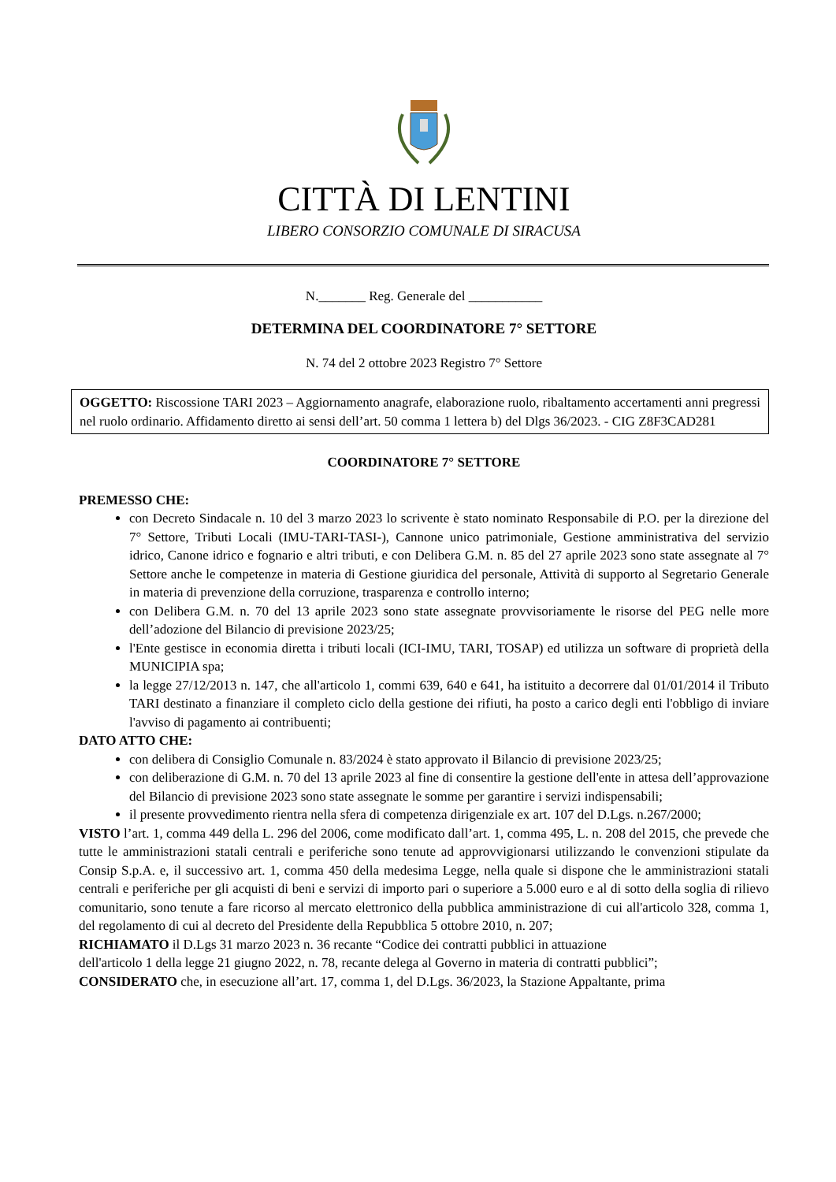CITTÀ DI LENTINI
LIBERO CONSORZIO COMUNALE DI SIRACUSA
N._______ Reg. Generale del ___________
DETERMINA DEL COORDINATORE 7° SETTORE
N. 74 del 2 ottobre 2023 Registro 7° Settore
OGGETTO: Riscossione TARI 2023 – Aggiornamento anagrafe, elaborazione ruolo, ribaltamento accertamenti anni pregressi nel ruolo ordinario. Affidamento diretto ai sensi dell’art. 50 comma 1 lettera b) del Dlgs 36/2023. - CIG Z8F3CAD281
COORDINATORE 7° SETTORE
PREMESSO CHE:
con Decreto Sindacale n. 10 del 3 marzo 2023 lo scrivente è stato nominato Responsabile di P.O. per la direzione del 7° Settore, Tributi Locali (IMU-TARI-TASI-), Cannone unico patrimoniale, Gestione amministrativa del servizio idrico, Canone idrico e fognario e altri tributi, e con Delibera G.M. n. 85 del 27 aprile 2023 sono state assegnate al 7° Settore anche le competenze in materia di Gestione giuridica del personale, Attività di supporto al Segretario Generale in materia di prevenzione della corruzione, trasparenza e controllo interno;
con Delibera G.M. n. 70 del 13 aprile 2023 sono state assegnate provvisoriamente le risorse del PEG nelle more dell’adozione del Bilancio di previsione 2023/25;
l'Ente gestisce in economia diretta i tributi locali (ICI-IMU, TARI, TOSAP) ed utilizza un software di proprietà della MUNICIPIA spa;
la legge 27/12/2013 n. 147, che all'articolo 1, commi 639, 640 e 641, ha istituito a decorrere dal 01/01/2014 il Tributo TARI destinato a finanziare il completo ciclo della gestione dei rifiuti, ha posto a carico degli enti l'obbligo di inviare l'avviso di pagamento ai contribuenti;
DATO ATTO CHE:
con delibera di Consiglio Comunale n. 83/2024 è stato approvato il Bilancio di previsione 2023/25;
con deliberazione di G.M. n. 70 del 13 aprile 2023 al fine di consentire la gestione dell'ente in attesa dell’approvazione del Bilancio di previsione 2023 sono state assegnate le somme per garantire i servizi indispensabili;
il presente provvedimento rientra nella sfera di competenza dirigenziale ex art. 107 del D.Lgs. n.267/2000;
VISTO l’art. 1, comma 449 della L. 296 del 2006, come modificato dall’art. 1, comma 495, L. n. 208 del 2015, che prevede che tutte le amministrazioni statali centrali e periferiche sono tenute ad approvvigionarsi utilizzando le convenzioni stipulate da Consip S.p.A. e, il successivo art. 1, comma 450 della medesima Legge, nella quale si dispone che le amministrazioni statali centrali e periferiche per gli acquisti di beni e servizi di importo pari o superiore a 5.000 euro e al di sotto della soglia di rilievo comunitario, sono tenute a fare ricorso al mercato elettronico della pubblica amministrazione di cui all'articolo 328, comma 1, del regolamento di cui al decreto del Presidente della Repubblica 5 ottobre 2010, n. 207;
RICHIAMATO il D.Lgs 31 marzo 2023 n. 36 recante “Codice dei contratti pubblici in attuazione
dell'articolo 1 della legge 21 giugno 2022, n. 78, recante delega al Governo in materia di contratti pubblici”;
CONSIDERATO che, in esecuzione all’art. 17, comma 1, del D.Lgs. 36/2023, la Stazione Appaltante, prima